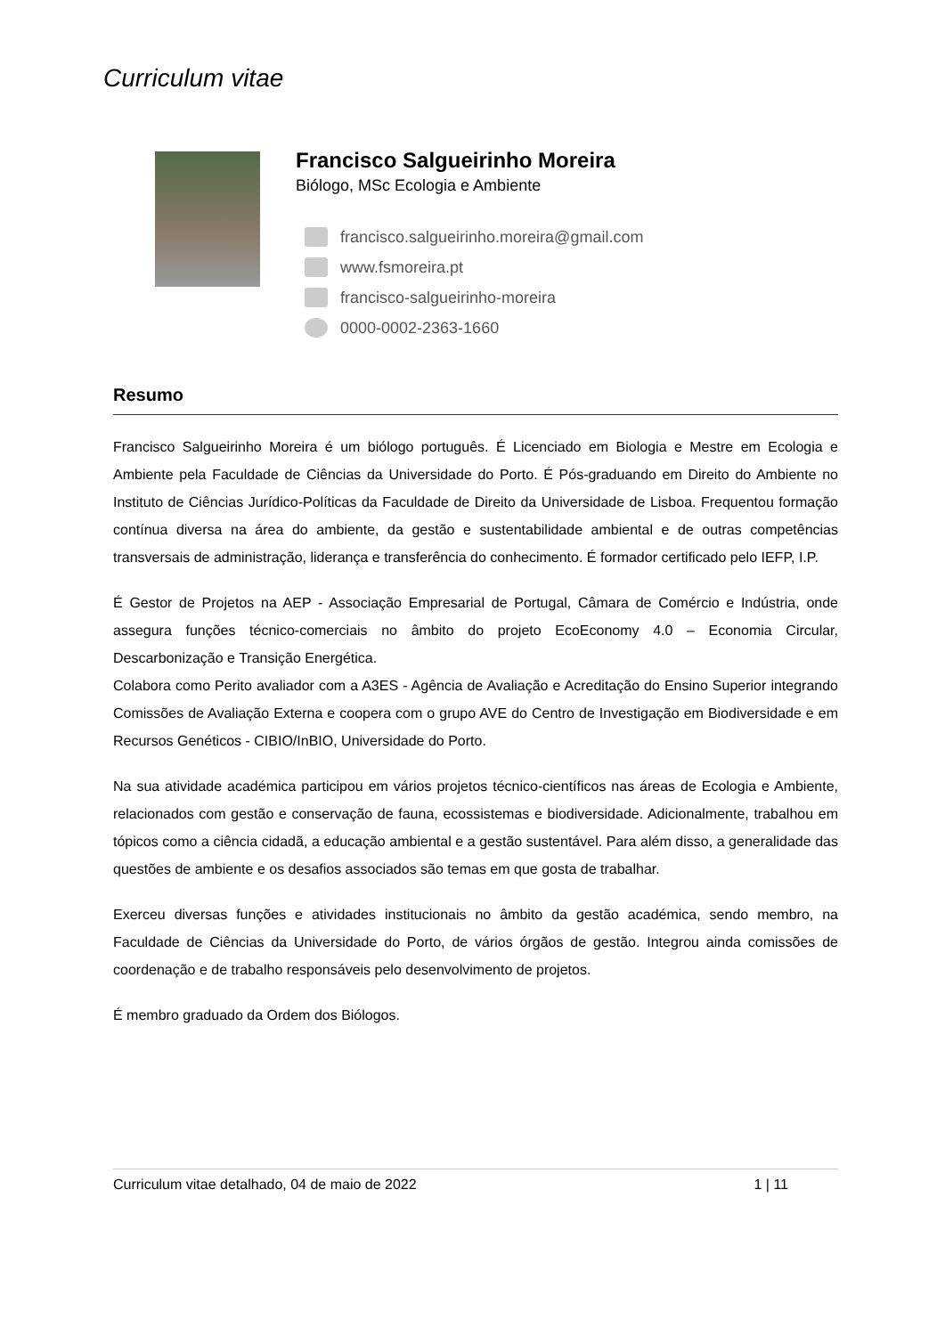Curriculum vitae
Francisco Salgueirinho Moreira
Biólogo, MSc Ecologia e Ambiente
francisco.salgueirinho.moreira@gmail.com
www.fsmoreira.pt
francisco-salgueirinho-moreira
0000-0002-2363-1660
Resumo
Francisco Salgueirinho Moreira é um biólogo português. É Licenciado em Biologia e Mestre em Ecologia e Ambiente pela Faculdade de Ciências da Universidade do Porto. É Pós-graduando em Direito do Ambiente no Instituto de Ciências Jurídico-Políticas da Faculdade de Direito da Universidade de Lisboa. Frequentou formação contínua diversa na área do ambiente, da gestão e sustentabilidade ambiental e de outras competências transversais de administração, liderança e transferência do conhecimento. É formador certificado pelo IEFP, I.P.
É Gestor de Projetos na AEP - Associação Empresarial de Portugal, Câmara de Comércio e Indústria, onde assegura funções técnico-comerciais no âmbito do projeto EcoEconomy 4.0 – Economia Circular, Descarbonização e Transição Energética.
Colabora como Perito avaliador com a A3ES - Agência de Avaliação e Acreditação do Ensino Superior integrando Comissões de Avaliação Externa e coopera com o grupo AVE do Centro de Investigação em Biodiversidade e em Recursos Genéticos - CIBIO/InBIO, Universidade do Porto.
Na sua atividade académica participou em vários projetos técnico-científicos nas áreas de Ecologia e Ambiente, relacionados com gestão e conservação de fauna, ecossistemas e biodiversidade. Adicionalmente, trabalhou em tópicos como a ciência cidadã, a educação ambiental e a gestão sustentável. Para além disso, a generalidade das questões de ambiente e os desafios associados são temas em que gosta de trabalhar.
Exerceu diversas funções e atividades institucionais no âmbito da gestão académica, sendo membro, na Faculdade de Ciências da Universidade do Porto, de vários órgãos de gestão. Integrou ainda comissões de coordenação e de trabalho responsáveis pelo desenvolvimento de projetos.
É membro graduado da Ordem dos Biólogos.
Curriculum vitae detalhado, 04 de maio de 2022 1 | 11